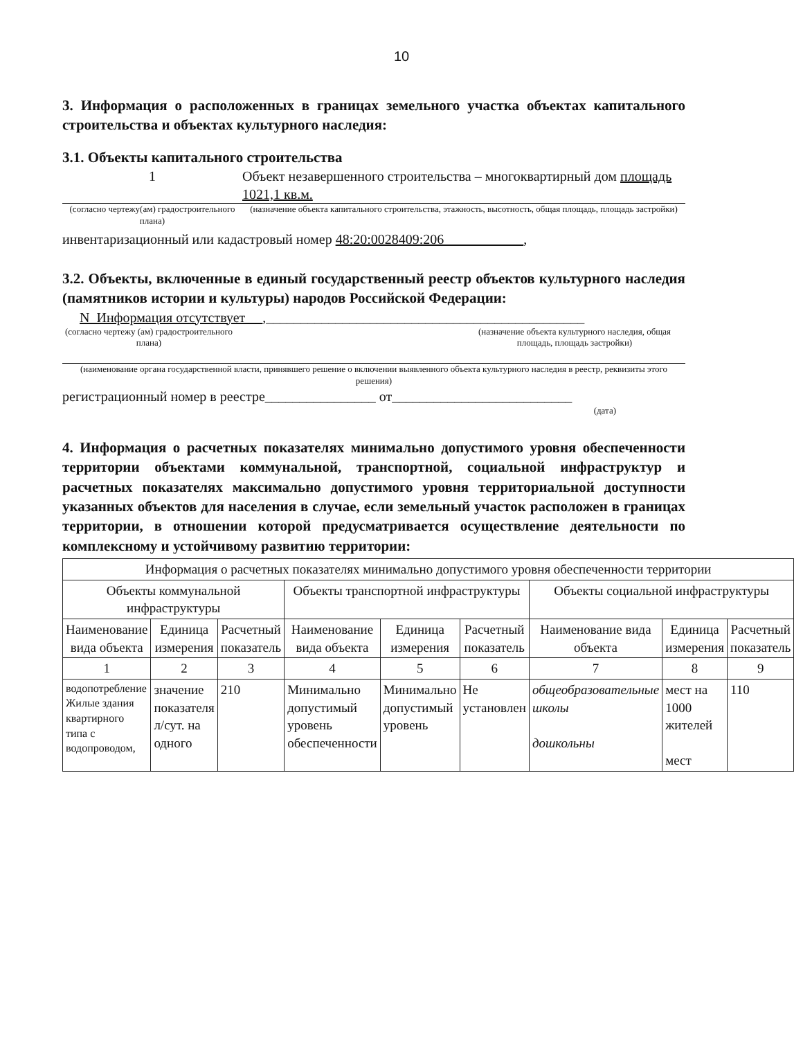10
3. Информация о расположенных в границах земельного участка объектах капитального строительства и объектах культурного наследия:
3.1. Объекты капитального строительства
1 Объект незавершенного строительства – многоквартирный дом площадь 1021,1 кв.м.
(согласно чертежу(ам) градостроительного плана)
(назначение объекта капитального строительства, этажность, высотность, общая площадь, площадь застройки)
инвентаризационный или кадастровый номер 48:20:0028409:206 ,
3.2. Объекты, включенные в единый государственный реестр объектов культурного наследия (памятников истории и культуры) народов Российской Федерации:
N_Информация отсутствует __,______________________________________________
(согласно чертежу (ам) градостроительного плана)
(назначение объекта культурного наследия, общая площадь, площадь застройки)
(наименование органа государственной власти, принявшего решение о включении выявленного объекта культурного наследия в реестр, реквизиты этого решения)
регистрационный номер в реестре________________ от__________________________
(дата)
4. Информация о расчетных показателях минимально допустимого уровня обеспеченности территории объектами коммунальной, транспортной, социальной инфраструктур и расчетных показателях максимально допустимого уровня территориальной доступности указанных объектов для населения в случае, если земельный участок расположен в границах территории, в отношении которой предусматривается осуществление деятельности по комплексному и устойчивому развитию территории:
| Информация о расчетных показателях минимально допустимого уровня обеспеченности территории | | | | | | | | |
| --- | --- | --- | --- | --- | --- | --- | --- | --- |
| Объекты коммунальной инфраструктуры | | | Объекты транспортной инфраструктуры | | | Объекты социальной инфраструктуры | | |
| Наименование вида объекта | Единица измерения | Расчетный показатель | Наименование вида объекта | Единица измерения | Расчетный показатель | Наименование вида объекта | Единица измерения | Расчетный показатель |
| 1 | 2 | 3 | 4 | 5 | 6 | 7 | 8 | 9 |
| водопотребление Жилые здания квартирного типа с водопроводом, | значение показателя л/сут. на одного | 210 | Минимально допустимый уровень обеспеченности | Минимально допустимый уровень | Не установлен | общеобразовательные школы дошкольны | мест на 1000 жителей мест | 110 |